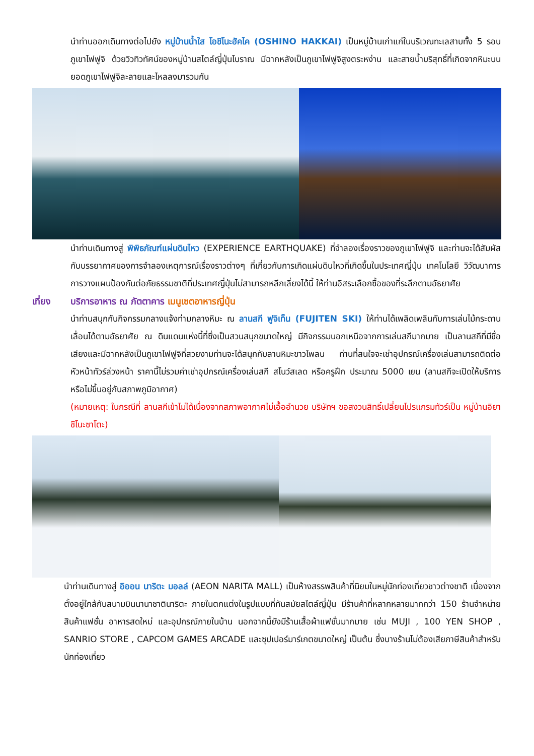นำท่านออกเดินทางต่อไปยัง หมู่บ้านน้ำใส โอชิโนะฮัคไค (OSHINO HAKKAI) เป็นหมู่บ้านเก่าแก่ในบริเวณทะเลสาบทั้ง 5 รอบภูเขาไฟฟูจิ ด้วยวิวทิวทัศน์ของหมู่บ้านสไตล์ญี่ปุ่นโบราณ มีฉากหลังเป็นภูเขาไฟฟูจิสูงตระหง่าน และสายน้ำบริสุทธิ์ที่เกิดจากหิมะบนยอดภูเขาไฟฟูจิละลายและไหลลงมารวมกัน
นำท่านเดินทางสู่ พิพิธภัณฑ์แผ่นดินไหว (EXPERIENCE EARTHQUAKE) ที่จำลองเรื่องราวของภูเขาไฟฟูจิ และท่านจะได้สัมผัสกับบรรยากาศของการจำลองเหตุการณ์เรื่องราวต่างๆ ที่เกี่ยวกับการเกิดแผ่นดินไหวที่เกิดขึ้นในประเทศญี่ปุ่น เทคโนโลยี วิวัฒนาการ การวางแผนป้องกันต่อภัยธรรมชาติที่ประเทศญี่ปุ่นไม่สามารถหลีกเลี่ยงได้นี้ ให้ท่านอิสระเลือกซื้อของที่ระลึกตามอัธยาศัย
เที่ยง บริการอาหาร ณ ภัตตาคาร เมนูเซตอาหารญี่ปุ่น
นำท่านสนุกกับกิจกรรมกลางแจ้งท่ามกลางหิมะ ณ ลานสกี ฟูจิเท็น (FUJITEN SKI) ให้ท่านได้เพลิดเพลินกับการเล่นไม้กระดานเลื่อนได้ตามอัธยาศัย ณ ดินแดนแห่งนี้ที่ซึ่งเป็นสวนสนุกขนาดใหญ่ มีกิจกรรมนอกเหนือจากการเล่นสกีมากมาย เป็นลานสกีที่มีชื่อเสียงและมีฉากหลังเป็นภูเขาไฟฟูจิที่สวยงามท่านจะได้สนุกกับลานหิมะขาวโพลน ท่านที่สนใจจะเช่าอุปกรณ์เครื่องเล่นสามารถติดต่อหัวหน้าทัวร์ล่วงหน้า ราคานี้ไม่รวมค่าเช่าอุปกรณ์เครื่องเล่นสกี สโนว์สเลด หรือครูฝึก ประมาณ 5000 เยน (ลานสกีจะเปิดให้บริการหรือไม่ขึ้นอยู่กับสภาพภูมิอากาศ)
(หมายเหตุ: ในกรณีที่ ลานสกีเข้าไม่ได้เนื่องจากสภาพอากาศไม่เอื้ออำนวย บริษัทฯ ขอสงวนสิทธิ์เปลี่ยนโปรแกรมทัวร์เป็น หมู่บ้านอิยาชิโนะซาโตะ)
นำท่านเดินทางสู่ อิออน นาริตะ มอลล์ (AEON NARITA MALL) เป็นห้างสรรพสินค้าที่นิยมในหมู่นักท่องเที่ยวชาวต่างชาติ เนื่องจากตั้งอยู่ใกล้กับสนามบินนานาชาตินาริตะ ภายในตกแต่งในรูปแบบที่ทันสมัยสไตล์ญี่ปุ่น มีร้านค้าที่หลากหลายมากกว่า 150 ร้านจำหน่ายสินค้าแฟชั่น อาหารสดใหม่ และอุปกรณ์ภายในบ้าน นอกจากนี้ยังมีร้านเสื้อผ้าแฟชั่นมากมาย เช่น MUJI , 100 YEN SHOP , SANRIO STORE , CAPCOM GAMES ARCADE และซุปเปอร์มาร์เกตขนาดใหญ่ เป็นต้น ซึ่งบางร้านไม่ต้องเสียภาษีสินค้าสำหรับนักท่องเที่ยว